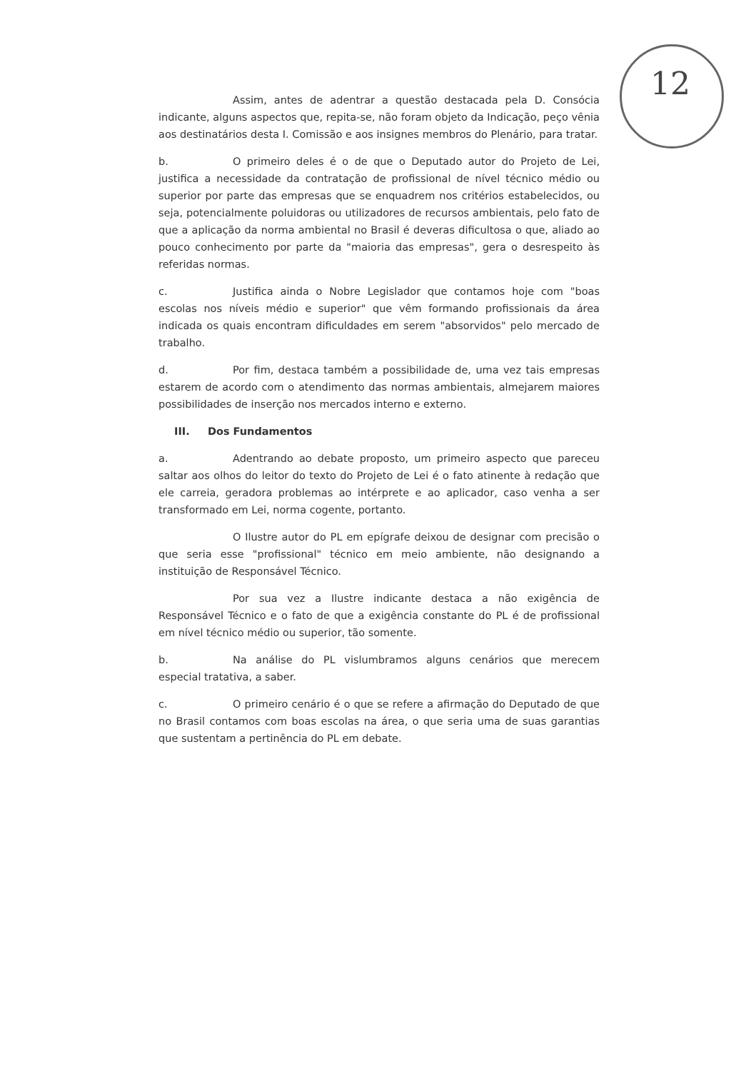12
Assim, antes de adentrar a questão destacada pela D. Consócia indicante, alguns aspectos que, repita-se, não foram objeto da Indicação, peço vênia aos destinatários desta I. Comissão e aos insignes membros do Plenário, para tratar.
b. O primeiro deles é o de que o Deputado autor do Projeto de Lei, justifica a necessidade da contratação de profissional de nível técnico médio ou superior por parte das empresas que se enquadrem nos critérios estabelecidos, ou seja, potencialmente poluidoras ou utilizadores de recursos ambientais, pelo fato de que a aplicação da norma ambiental no Brasil é deveras dificultosa o que, aliado ao pouco conhecimento por parte da "maioria das empresas", gera o desrespeito às referidas normas.
c. Justifica ainda o Nobre Legislador que contamos hoje com "boas escolas nos níveis médio e superior" que vêm formando profissionais da área indicada os quais encontram dificuldades em serem "absorvidos" pelo mercado de trabalho.
d. Por fim, destaca também a possibilidade de, uma vez tais empresas estarem de acordo com o atendimento das normas ambientais, almejarem maiores possibilidades de inserção nos mercados interno e externo.
III. Dos Fundamentos
a. Adentrando ao debate proposto, um primeiro aspecto que pareceu saltar aos olhos do leitor do texto do Projeto de Lei é o fato atinente à redação que ele carreia, geradora problemas ao intérprete e ao aplicador, caso venha a ser transformado em Lei, norma cogente, portanto.
O Ilustre autor do PL em epígrafe deixou de designar com precisão o que seria esse "profissional" técnico em meio ambiente, não designando a instituição de Responsável Técnico.
Por sua vez a Ilustre indicante destaca a não exigência de Responsável Técnico e o fato de que a exigência constante do PL é de profissional em nível técnico médio ou superior, tão somente.
b. Na análise do PL vislumbramos alguns cenários que merecem especial tratativa, a saber.
c. O primeiro cenário é o que se refere a afirmação do Deputado de que no Brasil contamos com boas escolas na área, o que seria uma de suas garantias que sustentam a pertinência do PL em debate.